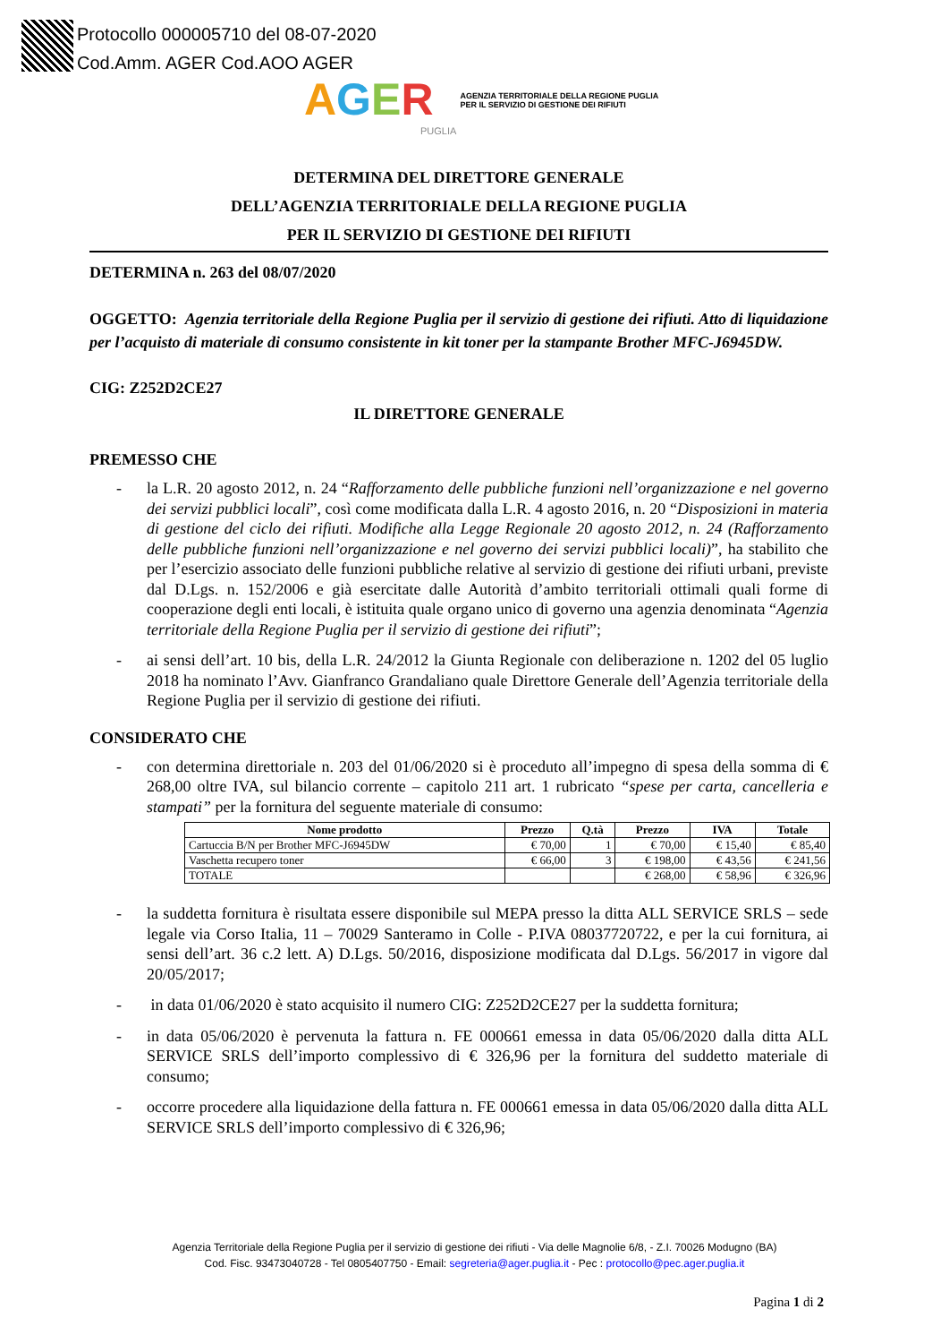Protocollo 000005710 del 08-07-2020
Cod.Amm. AGER Cod.AOO AGER
AGER AGENZIA TERRITORIALE DELLA REGIONE PUGLIA
PER IL SERVIZIO DI GESTIONE DEI RIFIUTI
PUGLIA
DETERMINA DEL DIRETTORE GENERALE
DELL’AGENZIA TERRITORIALE DELLA REGIONE PUGLIA
PER IL SERVIZIO DI GESTIONE DEI RIFIUTI
DETERMINA n. 263 del 08/07/2020
OGGETTO: Agenzia territoriale della Regione Puglia per il servizio di gestione dei rifiuti. Atto di liquidazione per l’acquisto di materiale di consumo consistente in kit toner per la stampante Brother MFC-J6945DW.
CIG: Z252D2CE27
IL DIRETTORE GENERALE
PREMESSO CHE
- la L.R. 20 agosto 2012, n. 24 “Rafforzamento delle pubbliche funzioni nell’organizzazione e nel governo dei servizi pubblici locali”, così come modificata dalla L.R. 4 agosto 2016, n. 20 “Disposizioni in materia di gestione del ciclo dei rifiuti. Modifiche alla Legge Regionale 20 agosto 2012, n. 24 (Rafforzamento delle pubbliche funzioni nell’organizzazione e nel governo dei servizi pubblici locali)”, ha stabilito che per l’esercizio associato delle funzioni pubbliche relative al servizio di gestione dei rifiuti urbani, previste dal D.Lgs. n. 152/2006 e già esercitate dalle Autorità d’ambito territoriali ottimali quali forme di cooperazione degli enti locali, è istituita quale organo unico di governo una agenzia denominata “Agenzia territoriale della Regione Puglia per il servizio di gestione dei rifiuti”;
- ai sensi dell’art. 10 bis, della L.R. 24/2012 la Giunta Regionale con deliberazione n. 1202 del 05 luglio 2018 ha nominato l’Avv. Gianfranco Grandaliano quale Direttore Generale dell’Agenzia territoriale della Regione Puglia per il servizio di gestione dei rifiuti.
CONSIDERATO CHE
- con determina direttoriale n. 203 del 01/06/2020 si è proceduto all’impegno di spesa della somma di € 268,00 oltre IVA, sul bilancio corrente – capitolo 211 art. 1 rubricato “spese per carta, cancelleria e stampati” per la fornitura del seguente materiale di consumo:
| Nome prodotto | Prezzo | Q.tà | Prezzo | IVA | Totale |
| --- | --- | --- | --- | --- | --- |
| Cartuccia B/N per Brother MFC-J6945DW | € 70,00 | 1 | € 70,00 | € 15,40 | € 85,40 |
| Vaschetta recupero toner | € 66,00 | 3 | € 198,00 | € 43,56 | € 241,56 |
| TOTALE | | | € 268,00 | € 58,96 | € 326,96 |
- la suddetta fornitura è risultata essere disponibile sul MEPA presso la ditta ALL SERVICE SRLS – sede legale via Corso Italia, 11 – 70029 Santeramo in Colle - P.IVA 08037720722, e per la cui fornitura, ai sensi dell’art. 36 c.2 lett. A) D.Lgs. 50/2016, disposizione modificata dal D.Lgs. 56/2017 in vigore dal 20/05/2017;
- in data 01/06/2020 è stato acquisito il numero CIG: Z252D2CE27 per la suddetta fornitura;
- in data 05/06/2020 è pervenuta la fattura n. FE 000661 emessa in data 05/06/2020 dalla ditta ALL SERVICE SRLS dell’importo complessivo di € 326,96 per la fornitura del suddetto materiale di consumo;
- occorre procedere alla liquidazione della fattura n. FE 000661 emessa in data 05/06/2020 dalla ditta ALL SERVICE SRLS dell’importo complessivo di € 326,96;
Agenzia Territoriale della Regione Puglia per il servizio di gestione dei rifiuti - Via delle Magnolie 6/8, - Z.I. 70026 Modugno (BA)
Cod. Fisc. 93473040728 - Tel 0805407750 - Email: segreteria@ager.puglia.it - Pec : protocollo@pec.ager.puglia.it
Pagina 1 di 2